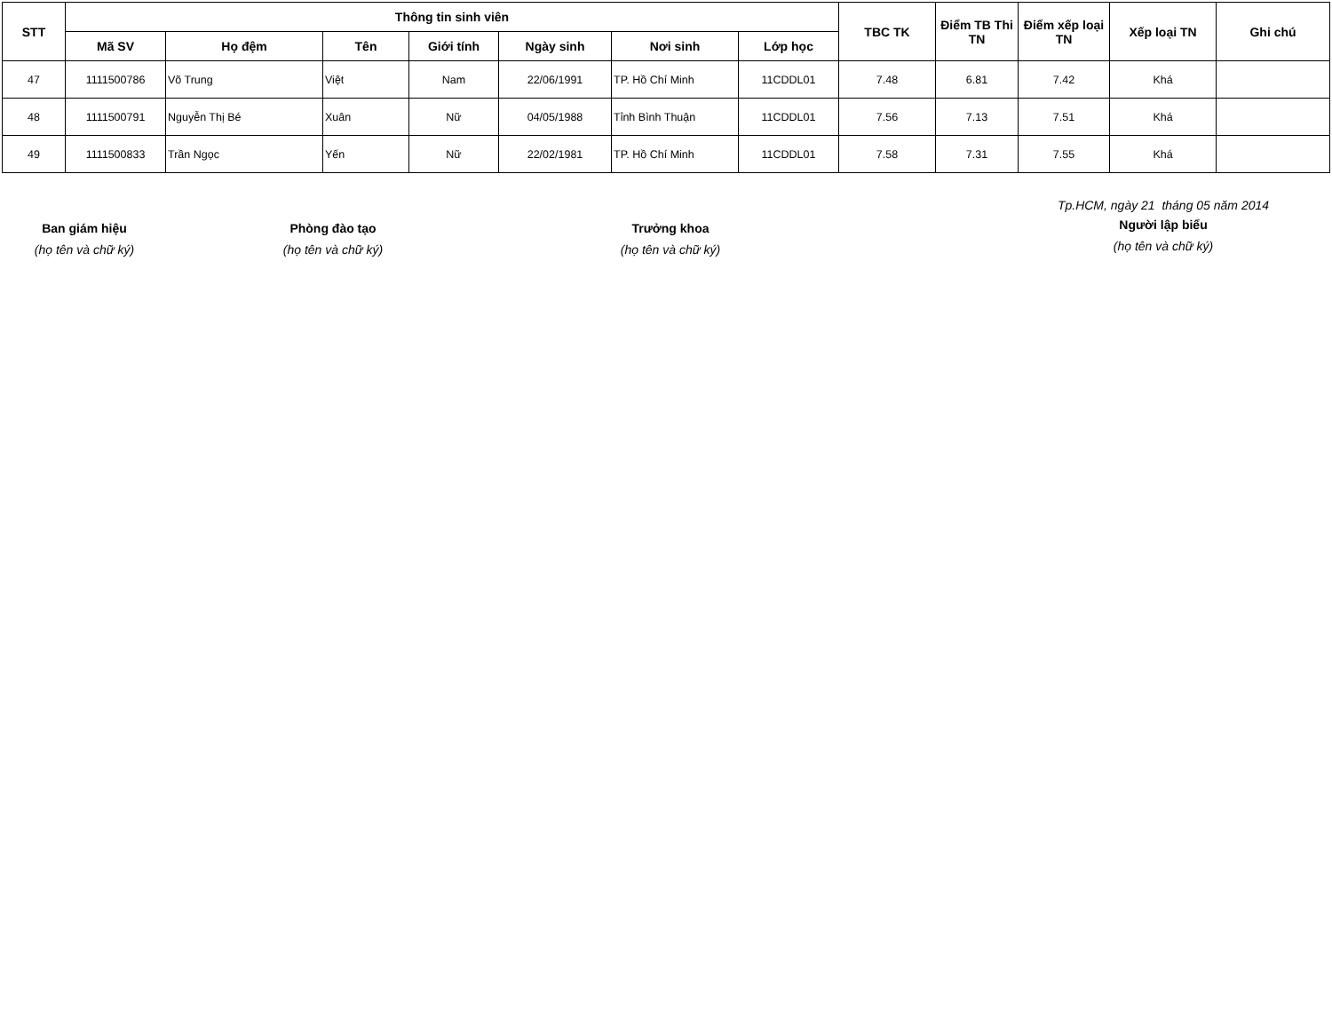| STT | Thông tin sinh viên | | | | | | | TBC TK | Điểm TB Thi TN | Điểm xếp loại TN | Xếp loại TN | Ghi chú |
| --- | --- | --- | --- | --- | --- | --- | --- | --- | --- | --- | --- | --- |
| | Mã SV | Họ đệm | Tên | Giới tính | Ngày sinh | Nơi sinh | Lớp học | | | | | |
| 47 | 1111500786 | Võ Trung | Việt | Nam | 22/06/1991 | TP. Hồ Chí Minh | 11CDDL01 | 7.48 | 6.81 | 7.42 | Khá | |
| 48 | 1111500791 | Nguyễn Thị Bé | Xuân | Nữ | 04/05/1988 | Tỉnh Bình Thuận | 11CDDL01 | 7.56 | 7.13 | 7.51 | Khá | |
| 49 | 1111500833 | Trần Ngọc | Yến | Nữ | 22/02/1981 | TP. Hồ Chí Minh | 11CDDL01 | 7.58 | 7.31 | 7.55 | Khá | |
Ban giám hiệu
(họ tên và chữ ký)
Phòng đào tạo
(họ tên và chữ ký)
Trưởng khoa
(họ tên và chữ ký)
Tp.HCM, ngày 21 tháng 05 năm 2014
Người lập biểu
(họ tên và chữ ký)